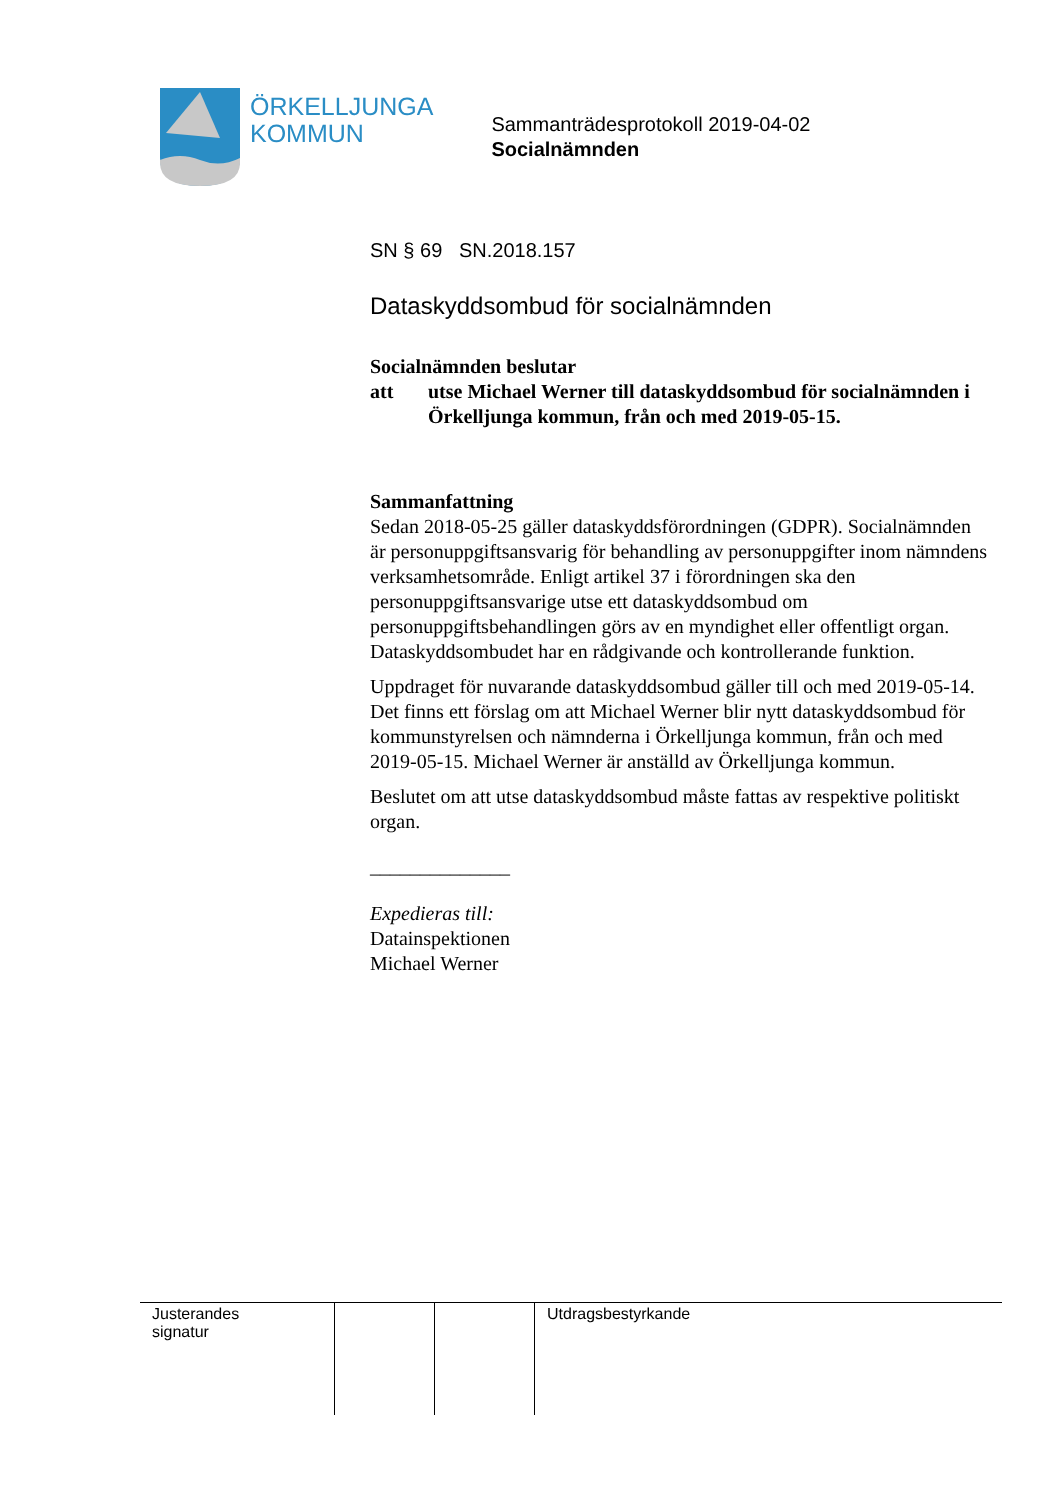ÖRKELLJUNGA
KOMMUN
Sammanträdesprotokoll 2019-04-02
Socialnämnden
SN § 69 SN.2018.157
Dataskyddsombud för socialnämnden
Socialnämnden beslutar
att utse Michael Werner till dataskyddsombud för socialnämnden i Örkelljunga kommun, från och med 2019-05-15.
Sammanfattning
Sedan 2018-05-25 gäller dataskyddsförordningen (GDPR). Socialnämnden är personuppgiftsansvarig för behandling av personuppgifter inom nämndens verksamhetsområde. Enligt artikel 37 i förordningen ska den personuppgiftsansvarige utse ett dataskyddsombud om personuppgiftsbehandlingen görs av en myndighet eller offentligt organ. Dataskyddsombudet har en rådgivande och kontrollerande funktion.
Uppdraget för nuvarande dataskyddsombud gäller till och med 2019-05-14. Det finns ett förslag om att Michael Werner blir nytt dataskyddsombud för kommunstyrelsen och nämnderna i Örkelljunga kommun, från och med 2019-05-15. Michael Werner är anställd av Örkelljunga kommun.
Beslutet om att utse dataskyddsombud måste fattas av respektive politiskt organ.
______________
Expedieras till:
Datainspektionen
Michael Werner
| Justerandes signatur | | | Utdragsbestyrkande |